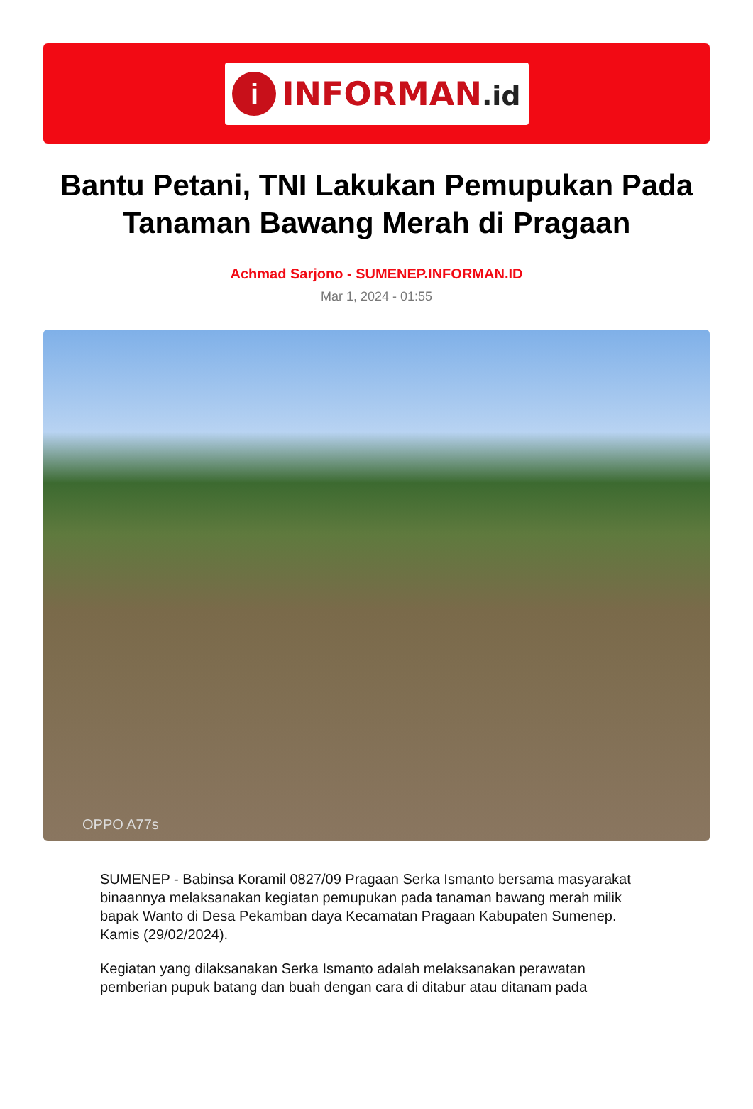i
INFORMAN.id
Bantu Petani, TNI Lakukan Pemupukan Pada Tanaman Bawang Merah di Pragaan
Achmad Sarjono - SUMENEP.INFORMAN.ID
Mar 1, 2024 - 01:55
OPPO A77s
SUMENEP - Babinsa Koramil 0827/09 Pragaan Serka Ismanto bersama masyarakat binaannya melaksanakan kegiatan pemupukan pada tanaman bawang merah milik bapak Wanto di Desa Pekamban daya Kecamatan Pragaan Kabupaten Sumenep. Kamis (29/02/2024).
Kegiatan yang dilaksanakan Serka Ismanto adalah melaksanakan perawatan pemberian pupuk batang dan buah dengan cara di ditabur atau ditanam pada